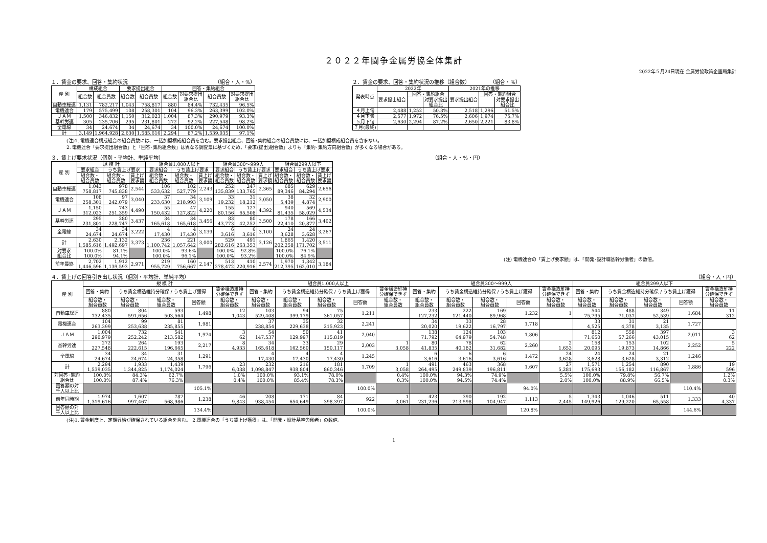２０２２年闘争金属労協全体集計
2022年５月24日現在 金属労協政策企画局集計
１．賃金の要求、回答・集約状況 （組合・人・%）
| 産 別 | 構成組合 | | 要求提出組合 | | 回答・集約組合 | | | |
| --- | --- | --- | --- | --- | --- | --- | --- | --- |
| | 組合数 | 組合員数 | 組合数 | 組合員数 | 組合数 | 対要求提出 組合比 | 組合員数 | 対要求提出 組合比 |
| 自動車総連 | 1,131 | 782,217 | 1,043 | 758,817 | 880 | 84.4% | 732,435 | 96.5% |
| 電機連合 | 179 | 575,499 | 108 | 258,301 | 104 | 96.3% | 263,399 | 102.0% |
| ＪＡＭ | 1,500 | 346,832 | 1,150 | 312,023 | 1,004 | 87.3% | 290,979 | 93.3% |
| 基幹労連 | 305 | 235,706 | 295 | 231,801 | 272 | 92.2% | 227,548 | 98.2% |
| 全電線 | 34 | 24,674 | 34 | 24,674 | 34 | 100.0% | 24,674 | 100.0% |
| 計 | 3,149 | 1,964,928 | 2,630 | 1,585,616 | 2,294 | 87.2% | 1,539,035 | 97.1% |
２．賃金の要求、回答・集約状況の推移（組合数） （組合・%）
| 発表時点 | 2022年 | | | 2021年の推移 | | |
| --- | --- | --- | --- | --- | --- | --- |
| | 要求提出組合 | 回答・集約組合 | | 要求提出組合 | 回答・集約組合 | |
| | | | 対要求提出 組合比 | | | 対要求提出 組合比 |
| ４月上旬 | 2,488 | 1,252 | 50.3% | 2,518 | 1,296 | 51.5% |
| ４月下旬 | 2,577 | 1,972 | 76.5% | 2,606 | 1,974 | 75.7% |
| ５月下旬 | 2,630 | 2,294 | 87.2% | 2,650 | 2,221 | 83.8% |
| ７月(最終) | | | | | | |
(注)1. 電機連合構成組合の組合員数には、一括加盟構成組合員を含む。要求提出組合、回答･集約組合の組合員数には、一括加盟構成組合員を含まない。
2. 電機連合「要求提出組合数」と「回答･集約組合数」は異なる調査票に基づくため、「要求(提出)組合数」よりも「集約･集約方向組合数」が多くなる場合がある。
３．賃上げ要求状況（個別・平均計、単純平均） （組合・人・%・円）
| 産 別 | 規 模 計 | | | 組合員1,000人以上 | | | 組合員300～999人 | | | 組合員299人以下 | | |
| --- | --- | --- | --- | --- | --- | --- | --- | --- | --- | --- | --- | --- |
| | 要求組合 | うち賃上げ要求 | | 要求組合 | うち賃上げ要求 | | 要求組合 | うち賃上げ要求 | | 要求組合 | うち賃上げ要求 | |
| | 組合数・ 組合員数 | 組合数・ 組合員数 | 賃上げ 要求額 | 組合数・ 組合員数 | 組合数・ 組合員数 | 賃上げ 要求額 | 組合数・ 組合員数 | 組合数・ 組合員数 | 賃上げ 要求額 | 組合数・ 組合員数 | 組合数・ 組合員数 | 賃上げ 要求額 |
| 自動車総連 | 1,043 758,817 | 978 745,838 | 2,544 | 106 533,632 | 102 527,779 | 2,243 | 252 135,839 | 247 133,765 | 2,365 | 685 89,346 | 629 84,294 | 2,656 |
| 電機連合 | 108 258,301 | 97 242,079 | 3,040 | 37 233,630 | 34 218,993 | 3,109 | 33 19,232 | 31 18,212 | 3,050 | 38 5,439 | 32 4,874 | 2,900 |
| ＪＡＭ | 1,150 312,023 | 743 251,359 | 4,490 | 55 150,432 | 47 127,822 | 4,220 | 155 80,156 | 127 65,508 | 4,392 | 940 81,435 | 569 58,029 | 4,534 |
| 基幹労連 | 295 231,801 | 280 228,747 | 3,437 | 34 165,618 | 34 165,618 | 3,456 | 83 43,773 | 80 42,252 | 3,500 | 178 22,410 | 166 20,877 | 3,402 |
| 全電線 | 34 24,674 | 34 24,674 | 3,222 | 4 17,430 | 4 17,430 | 3,139 | 6 3,616 | 6 3,616 | 3,100 | 24 3,628 | 24 3,628 | 3,267 |
| 計 | 2,630 1,585,616 | 2,132 1,492,697 | 3,373 | 236 1,100,742 | 221 1,057,642 | 3,000 | 529 282,616 | 491 263,353 | 3,126 | 1,865 202,258 | 1,420 171,702 | 3,511 |
| 対要求 組合比 | 100.0% 100.0% | 81.1% 94.1% | | 100.0% 100.0% | 93.6% 96.1% | | 100.0% 100.0% | 92.8% 93.2% | | 100.0% 100.0% | 76.1% 84.9% | |
| 前年最終 | 2,702 1,446,596 | 1,912 1,139,593 | 2,971 | 219 955,729 | 160 756,667 | 2,147 | 513 278,472 | 410 220,916 | 2,574 | 1,970 212,395 | 1,342 162,010 | 3,184 |
(注) 電機連合の「賃上げ要求額」は、「開発･設計職基幹労働者」の数値。
４．賃上げの回答引き出し状況（個別・平均計、単純平均） （組合・人・円）
| 産 別 | 規 模 計 | | | | | 組合員1,000人以上 | | | | | 組合員300～999人 | | | | | 組合員299人以下 | | | | |
| --- | --- | --- | --- | --- | --- | --- | --- | --- | --- | --- | --- | --- | --- | --- | --- | --- | --- | --- | --- | --- |
| | 回答・集約 | うち賃金構造維持分確保 / うち賃上げ獲得 | | | 賃金構造維持 分確保できず | 回答・集約 | うち賃金構造維持分確保 / うち賃上げ獲得 | | | 賃金構造維持 分確保できず | 回答・集約 | うち賃金構造維持分確保 / うち賃上げ獲得 | | | 賃金構造維持 分確保できず | 回答・集約 | うち賃金構造維持分確保 / うち賃上げ獲得 | | | 賃金構造維持 分確保できず |
| | 組合数・ 組合員数 | 組合数・ 組合員数 | 組合数・ 組合員数 | 回答額 | 組合数・ 組合員数 | 組合数・ 組合員数 | 組合数・ 組合員数 | 組合数・ 組合員数 | 回答額 | 組合数・ 組合員数 | 組合数・ 組合員数 | 組合数・ 組合員数 | 組合数・ 組合員数 | 回答額 | 組合数・ 組合員数 | 組合数・ 組合員数 | 組合数・ 組合員数 | 組合数・ 組合員数 | 回答額 | 組合数・ 組合員数 |
| 自動車総連 | 880 732,435 | 804 591,656 | 593 503,564 | 1,498 | 12 1,043 | 103 529,408 | 94 399,179 | 75 361,057 | 1,211 | | 233 127,232 | 222 121,440 | 169 89,968 | 1,232 | 1 | 544 75,795 | 488 71,037 | 349 52,539 | 1,684 | 11 312 |
| 電機連合 | 104 263,399 | 99 253,638 | 81 235,855 | 1,981 | | 37 238,854 | 35 229,638 | 32 215,923 | 2,241 | | 34 20,020 | 33 19,622 | 28 16,797 | 1,718 | | 33 4,525 | 31 4,378 | 21 3,135 | 1,727 | |
| ＪＡＭ | 1,004 290,979 | 732 252,242 | 541 213,582 | 1,974 | 3 62 | 54 147,537 | 50 129,997 | 41 115,819 | 2,040 | | 138 71,792 | 124 64,979 | 103 54,748 | 1,806 | | 812 71,650 | 558 57,266 | 397 43,015 | 2,011 | 3 62 |
| 基幹労連 | 272 227,548 | 264 222,615 | 193 196,665 | 2,217 | 8 4,933 | 34 165,618 | 33 162,560 | 29 150,117 | 2,003 | 1 3,058 | 80 41,835 | 78 40,182 | 62 31,682 | 2,260 | 2 1,653 | 158 20,095 | 153 19,873 | 102 14,866 | 2,252 | 5 222 |
| 全電線 | 34 24,674 | 34 24,674 | 31 24,358 | 1,291 | | 4 17,430 | 4 17,430 | 4 17,430 | 1,245 | | 6 3,616 | 6 3,616 | 6 3,616 | 1,472 | 24 3,628 | 24 3,628 | 24 3,628 | 21 3,312 | 1,246 | |
| 計 | 2,294 1,539,035 | 1,933 1,344,825 | 1,439 1,174,024 | 1,796 | 23 6,038 | 232 1,098,847 | 216 938,804 | 181 860,346 | 1,709 | 1 3,058 | 491 264,495 | 463 249,839 | 368 196,811 | 1,607 | 27 5,281 | 1,571 175,693 | 1,254 156,182 | 890 116,867 | 1,886 | 19 596 |
| 対回答･集約 組合比 | 100.0% 100.0% | 84.3% 87.4% | 62.7% 76.3% | | 1.0% 0.4% | 100.0% 100.0% | 93.1% 85.4% | 78.0% 78.3% | | 0.4% 0.3% | 100.0% 100.0% | 94.3% 94.5% | 74.9% 74.4% | | 5.5% 2.0% | 100.0% 100.0% | 79.8% 88.9% | 56.7% 66.5% | | 1.2% 0.3% |
| 回答額の対 千人以上比 | | | | 105.1% | | | | | 100.0% | | | | | 94.0% | | | | | 110.4% | |
| 前年同時期 | 1,974 1,319,616 | 1,607 997,467 | 787 568,986 | 1,238 | 46 9,843 | 208 938,454 | 171 654,649 | 84 398,397 | 922 | 1 3,061 | 423 231,236 | 390 213,598 | 192 104,947 | 1,113 | 5 2,445 | 1,343 149,926 | 1,046 129,220 | 511 65,558 | 1,333 | 40 4,337 |
| 回答額の対 千人以上比 | | | | 134.4% | | | | | 100.0% | | | | | 120.8% | | | | | 144.6% | |
(注)1. 賃金制度上、定期昇給が確保されている組合を含む。 2.電機連合の「うち賃上げ獲得」は、「開発・設計基幹労働者」の数値。
1